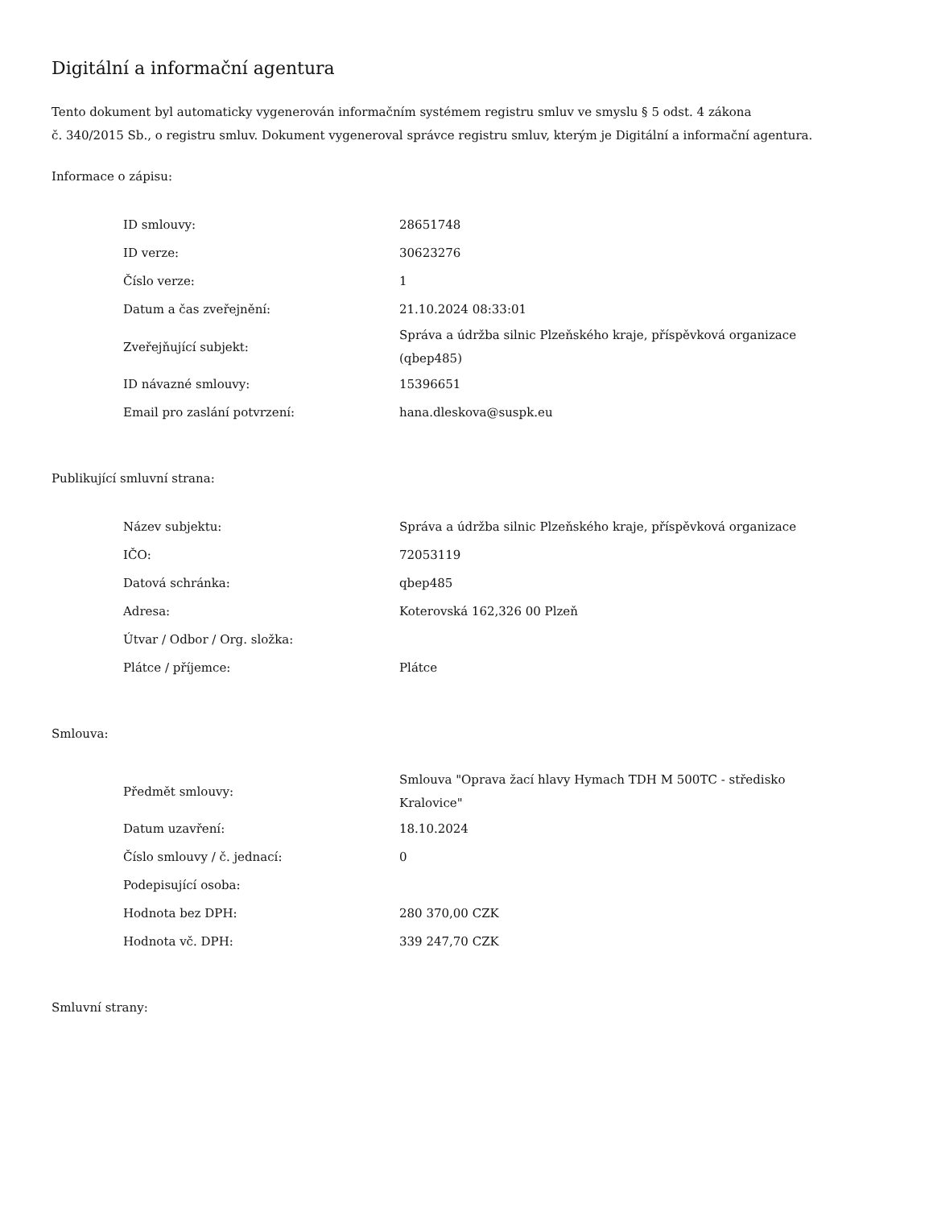Digitální a informační agentura
Tento dokument byl automaticky vygenerován informačním systémem registru smluv ve smyslu § 5 odst. 4 zákona
č. 340/2015 Sb., o registru smluv. Dokument vygeneroval správce registru smluv, kterým je Digitální a informační agentura.
Informace o zápisu:
| ID smlouvy: | 28651748 |
| ID verze: | 30623276 |
| Číslo verze: | 1 |
| Datum a čas zveřejnění: | 21.10.2024 08:33:01 |
| Zveřejňující subjekt: | Správa a údržba silnic Plzeňského kraje, příspěvková organizace (qbep485) |
| ID návazné smlouvy: | 15396651 |
| Email pro zaslání potvrzení: | hana.dleskova@suspk.eu |
Publikující smluvní strana:
| Název subjektu: | Správa a údržba silnic Plzeňského kraje, příspěvková organizace |
| IČO: | 72053119 |
| Datová schránka: | qbep485 |
| Adresa: | Koterovská 162,326 00 Plzeň |
| Útvar / Odbor / Org. složka: | |
| Plátce / příjemce: | Plátce |
Smlouva:
| Předmět smlouvy: | Smlouva "Oprava žací hlavy Hymach TDH M 500TC - středisko Kralovice" |
| Datum uzavření: | 18.10.2024 |
| Číslo smlouvy / č. jednací: | 0 |
| Podepisující osoba: | |
| Hodnota bez DPH: | 280 370,00 CZK |
| Hodnota vč. DPH: | 339 247,70 CZK |
Smluvní strany: